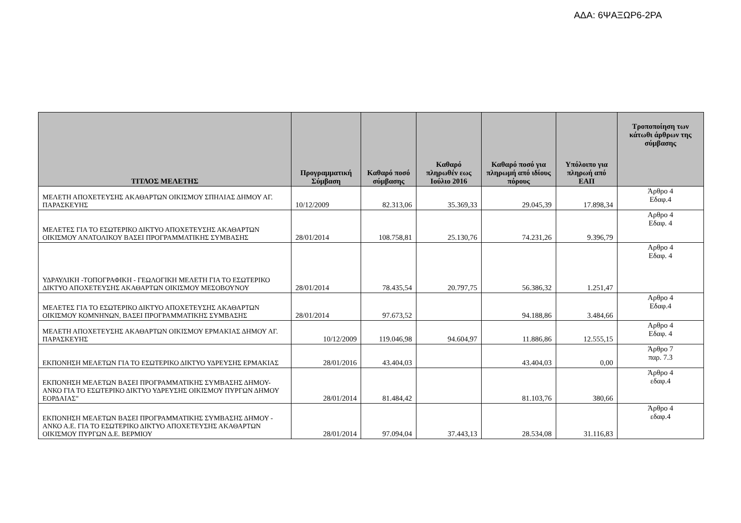ΑΔΑ: 6ΨΑΞΩΡ6-2ΡΑ
| ΤΙΤΛΟΣ ΜΕΛΕΤΗΣ | Προγραμματική Σύμβαση | Καθαρό ποσό σύμβασης | Καθαρό πληρωθέν εως Ιούλιο 2016 | Καθαρό ποσό για πληρωμή από ιδίους πόρους | Υπόλοιπο για πληρωή από ΕΑΠ | Τροποποίηση των κάτωθι άρθρων της σύμβασης |
| --- | --- | --- | --- | --- | --- | --- |
| ΜΕΛΕΤΗ ΑΠΟΧΕΤΕΥΣΗΣ ΑΚΑΘΑΡΤΩΝ ΟΙΚΙΣΜΟΥ ΣΠΗΛΙΑΣ ΔΗΜΟΥ ΑΓ. ΠΑΡΑΣΚΕΥΗΣ | 10/12/2009 | 82.313,06 | 35.369,33 | 29.045,39 | 17.898,34 | Άρθρο 4 Εδαφ.4 |
| ΜΕΛΕΤΕΣ ΓΙΑ ΤΟ ΕΣΩΤΕΡΙΚΟ ΔΙΚΤΥΟ ΑΠΟΧΕΤΕΥΣΗΣ ΑΚΑΘΑΡΤΩΝ ΟΙΚΙΣΜΟΥ ΑΝΑΤΟΛΙΚΟΥ ΒΑΣΕΙ ΠΡΟΓΡΑΜΜΑΤΙΚΗΣ ΣΥΜΒΑΣΗΣ | 28/01/2014 | 108.758,81 | 25.130,76 | 74.231,26 | 9.396,79 | Αρθρο 4 Εδαφ. 4 |
| ΥΔΡΑΥΛΙΚΗ -ΤΟΠΟΓΡΑΦΙΚΗ - ΓΕΩΛΟΓΙΚΗ ΜΕΛΕΤΗ ΓΙΑ ΤΟ ΕΣΩΤΕΡΙΚΟ ΔΙΚΤΥΟ ΑΠΟΧΕΤΕΥΣΗΣ ΑΚΑΘΑΡΤΩΝ ΟΙΚΙΣΜΟΥ ΜΕΣΟΒΟΥΝΟΥ | 28/01/2014 | 78.435,54 | 20.797,75 | 56.386,32 | 1.251,47 | Αρθρο 4 Εδαφ. 4 |
| ΜΕΛΕΤΕΣ ΓΙΑ ΤΟ ΕΣΩΤΕΡΙΚΟ ΔΙΚΤΥΟ ΑΠΟΧΕΤΕΥΣΗΣ ΑΚΑΘΑΡΤΩΝ ΟΙΚΙΣΜΟΥ ΚΟΜΝΗΝΩΝ, ΒΑΣΕΙ ΠΡΟΓΡΑΜΜΑΤΙΚΗΣ ΣΥΜΒΑΣΗΣ | 28/01/2014 | 97.673,52 | | 94.188,86 | 3.484,66 | Αρθρο 4 Εδαφ.4 |
| ΜΕΛΕΤΗ ΑΠΟΧΕΤΕΥΣΗΣ ΑΚΑΘΑΡΤΩΝ ΟΙΚΙΣΜΟΥ ΕΡΜΑΚΙΑΣ ΔΗΜΟΥ ΑΓ. ΠΑΡΑΣΚΕΥΗΣ | 10/12/2009 | 119.046,98 | 94.604,97 | 11.886,86 | 12.555,15 | Αρθρο 4 Εδαφ. 4 |
| ΕΚΠΟΝΗΣΗ ΜΕΛΕΤΩΝ ΓΙΑ ΤΟ ΕΣΩΤΕΡΙΚΟ ΔΙΚΤΥΟ ΥΔΡΕΥΣΗΣ ΕΡΜΑΚΙΑΣ | 28/01/2016 | 43.404,03 | | 43.404,03 | 0,00 | Άρθρο 7 παρ. 7.3 |
| ΕΚΠΟΝΗΣΗ ΜΕΛΕΤΩΝ ΒΑΣΕΙ ΠΡΟΓΡΑΜΜΑΤΙΚΗΣ ΣΥΜΒΑΣΗΣ ΔΗΜΟΥ- ΑΝΚΟ ΓΙΑ ΤΟ ΕΣΩΤΕΡΙΚΟ ΔΙΚΤΥΟ ΥΔΡΕΥΣΗΣ ΟΙΚΙΣΜΟΥ ΠΥΡΓΩΝ ΔΗΜΟΥ ΕΟΡΔΑΙΑΣ" | 28/01/2014 | 81.484,42 | | 81.103,76 | 380,66 | Άρθρο 4 εδαφ.4 |
| ΕΚΠΟΝΗΣΗ ΜΕΛΕΤΩΝ ΒΑΣΕΙ ΠΡΟΓΡΑΜΜΑΤΙΚΗΣ ΣΥΜΒΑΣΗΣ ΔΗΜΟΥ - ΑΝΚΟ Α.Ε. ΓΙΑ ΤΟ ΕΣΩΤΕΡΙΚΟ ΔΙΚΤΥΟ ΑΠΟΧΕΤΕΥΣΗΣ ΑΚΑΘΑΡΤΩΝ ΟΙΚΙΣΜΟΥ ΠΥΡΓΩΝ Δ.Ε. ΒΕΡΜΙΟΥ | 28/01/2014 | 97.094,04 | 37.443,13 | 28.534,08 | 31.116,83 | Άρθρο 4 εδαφ.4 |